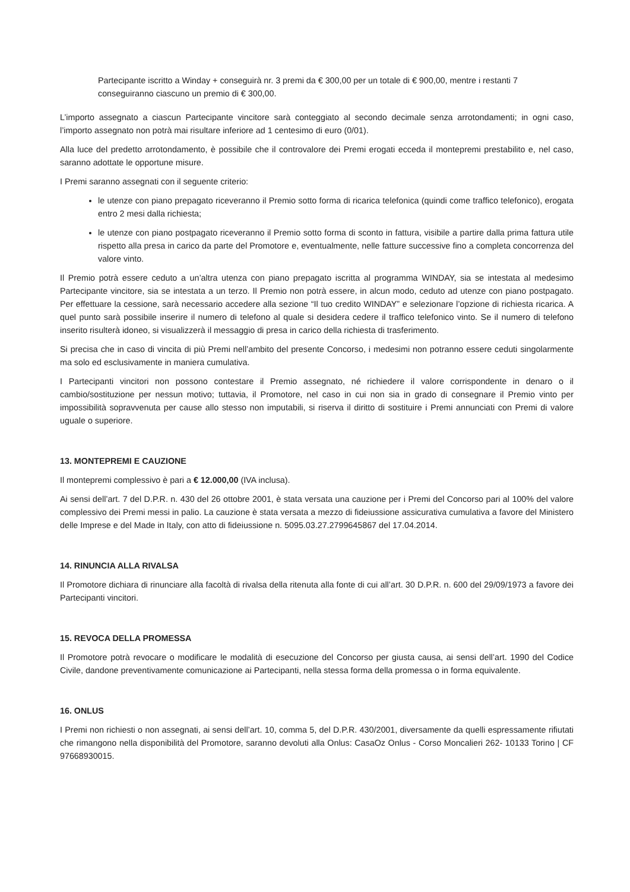Partecipante iscritto a Winday + conseguirà nr. 3 premi da € 300,00 per un totale di € 900,00, mentre i restanti 7 conseguiranno ciascuno un premio di € 300,00.
L’importo assegnato a ciascun Partecipante vincitore sarà conteggiato al secondo decimale senza arrotondamenti; in ogni caso, l’importo assegnato non potrà mai risultare inferiore ad 1 centesimo di euro (0/01).
Alla luce del predetto arrotondamento, è possibile che il controvalore dei Premi erogati ecceda il montepremi prestabilito e, nel caso, saranno adottate le opportune misure.
I Premi saranno assegnati con il seguente criterio:
le utenze con piano prepagato riceveranno il Premio sotto forma di ricarica telefonica (quindi come traffico telefonico), erogata entro 2 mesi dalla richiesta;
le utenze con piano postpagato riceveranno il Premio sotto forma di sconto in fattura, visibile a partire dalla prima fattura utile rispetto alla presa in carico da parte del Promotore e, eventualmente, nelle fatture successive fino a completa concorrenza del valore vinto.
Il Premio potrà essere ceduto a un’altra utenza con piano prepagato iscritta al programma WINDAY, sia se intestata al medesimo Partecipante vincitore, sia se intestata a un terzo. Il Premio non potrà essere, in alcun modo, ceduto ad utenze con piano postpagato. Per effettuare la cessione, sarà necessario accedere alla sezione “Il tuo credito WINDAY” e selezionare l’opzione di richiesta ricarica. A quel punto sarà possibile inserire il numero di telefono al quale si desidera cedere il traffico telefonico vinto. Se il numero di telefono inserito risulterà idoneo, si visualizzerà il messaggio di presa in carico della richiesta di trasferimento.
Si precisa che in caso di vincita di più Premi nell’ambito del presente Concorso, i medesimi non potranno essere ceduti singolarmente ma solo ed esclusivamente in maniera cumulativa.
I Partecipanti vincitori non possono contestare il Premio assegnato, né richiedere il valore corrispondente in denaro o il cambio/sostituzione per nessun motivo; tuttavia, il Promotore, nel caso in cui non sia in grado di consegnare il Premio vinto per impossibilità sopravvenuta per cause allo stesso non imputabili, si riserva il diritto di sostituire i Premi annunciati con Premi di valore uguale o superiore.
13. MONTEPREMI E CAUZIONE
Il montepremi complessivo è pari a € 12.000,00 (IVA inclusa).
Ai sensi dell’art. 7 del D.P.R. n. 430 del 26 ottobre 2001, è stata versata una cauzione per i Premi del Concorso pari al 100% del valore complessivo dei Premi messi in palio. La cauzione è stata versata a mezzo di fideiussione assicurativa cumulativa a favore del Ministero delle Imprese e del Made in Italy, con atto di fideiussione n. 5095.03.27.2799645867 del 17.04.2014.
14. RINUNCIA ALLA RIVALSA
Il Promotore dichiara di rinunciare alla facoltà di rivalsa della ritenuta alla fonte di cui all’art. 30 D.P.R. n. 600 del 29/09/1973 a favore dei Partecipanti vincitori.
15. REVOCA DELLA PROMESSA
Il Promotore potrà revocare o modificare le modalità di esecuzione del Concorso per giusta causa, ai sensi dell’art. 1990 del Codice Civile, dandone preventivamente comunicazione ai Partecipanti, nella stessa forma della promessa o in forma equivalente.
16. ONLUS
I Premi non richiesti o non assegnati, ai sensi dell’art. 10, comma 5, del D.P.R. 430/2001, diversamente da quelli espressamente rifiutati che rimangono nella disponibilità del Promotore, saranno devoluti alla Onlus: CasaOz Onlus - Corso Moncalieri 262- 10133 Torino | CF 97668930015.